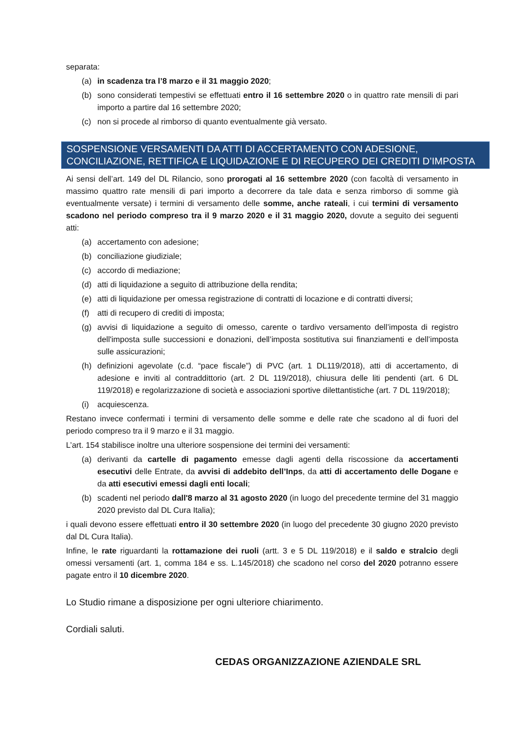separata:
(a) in scadenza tra l’8 marzo e il 31 maggio 2020;
(b) sono considerati tempestivi se effettuati entro il 16 settembre 2020 o in quattro rate mensili di pari importo a partire dal 16 settembre 2020;
(c) non si procede al rimborso di quanto eventualmente già versato.
SOSPENSIONE VERSAMENTI DA ATTI DI ACCERTAMENTO CON ADESIONE, CONCILIAZIONE, RETTIFICA E LIQUIDAZIONE E DI RECUPERO DEI CREDITI D’IMPOSTA
Ai sensi dell’art. 149 del DL Rilancio, sono prorogati al 16 settembre 2020 (con facoltà di versamento in massimo quattro rate mensili di pari importo a decorrere da tale data e senza rimborso di somme già eventualmente versate) i termini di versamento delle somme, anche rateali, i cui termini di versamento scadono nel periodo compreso tra il 9 marzo 2020 e il 31 maggio 2020, dovute a seguito dei seguenti atti:
(a) accertamento con adesione;
(b) conciliazione giudiziale;
(c) accordo di mediazione;
(d) atti di liquidazione a seguito di attribuzione della rendita;
(e) atti di liquidazione per omessa registrazione di contratti di locazione e di contratti diversi;
(f) atti di recupero di crediti di imposta;
(g) avvisi di liquidazione a seguito di omesso, carente o tardivo versamento dell’imposta di registro dell'imposta sulle successioni e donazioni, dell’imposta sostitutiva sui finanziamenti e dell’imposta sulle assicurazioni;
(h) definizioni agevolate (c.d. “pace fiscale”) di PVC (art. 1 DL119/2018), atti di accertamento, di adesione e inviti al contraddittorio (art. 2 DL 119/2018), chiusura delle liti pendenti (art. 6 DL 119/2018) e regolarizzazione di società e associazioni sportive dilettantistiche (art. 7 DL 119/2018);
(i) acquiescenza.
Restano invece confermati i termini di versamento delle somme e delle rate che scadono al di fuori del periodo compreso tra il 9 marzo e il 31 maggio.
L’art. 154 stabilisce inoltre una ulteriore sospensione dei termini dei versamenti:
(a) derivanti da cartelle di pagamento emesse dagli agenti della riscossione da accertamenti esecutivi delle Entrate, da avvisi di addebito dell’Inps, da atti di accertamento delle Dogane e da atti esecutivi emessi dagli enti locali;
(b) scadenti nel periodo dall'8 marzo al 31 agosto 2020 (in luogo del precedente termine del 31 maggio 2020 previsto dal DL Cura Italia);
i quali devono essere effettuati entro il 30 settembre 2020 (in luogo del precedente 30 giugno 2020 previsto dal DL Cura Italia).
Infine, le rate riguardanti la rottamazione dei ruoli (artt. 3 e 5 DL 119/2018) e il saldo e stralcio degli omessi versamenti (art. 1, comma 184 e ss. L.145/2018) che scadono nel corso del 2020 potranno essere pagate entro il 10 dicembre 2020.
Lo Studio rimane a disposizione per ogni ulteriore chiarimento.
Cordiali saluti.
CEDAS ORGANIZZAZIONE AZIENDALE SRL